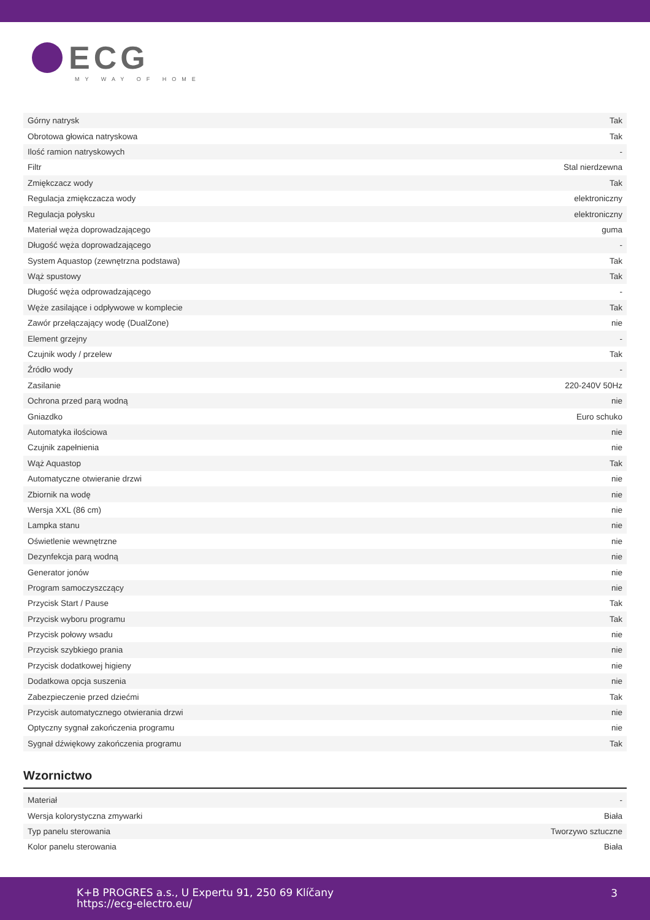ECG
MY WAY OF HOME
| Górny natrysk | Tak |
| Obrotowa głowica natryskowa | Tak |
| Ilość ramion natryskowych | - |
| Filtr | Stal nierdzewna |
| Zmiękczacz wody | Tak |
| Regulacja zmiękczacza wody | elektroniczny |
| Regulacja połysku | elektroniczny |
| Materiał węża doprowadzającego | guma |
| Długość węża doprowadzającego | - |
| System Aquastop (zewnętrzna podstawa) | Tak |
| Wąż spustowy | Tak |
| Długość węża odprowadzającego | - |
| Węże zasilające i odpływowe w komplecie | Tak |
| Zawór przełączający wodę (DualZone) | nie |
| Element grzejny | - |
| Czujnik wody / przelew | Tak |
| Źródło wody | - |
| Zasilanie | 220-240V 50Hz |
| Ochrona przed parą wodną | nie |
| Gniazdko | Euro schuko |
| Automatyka ilościowa | nie |
| Czujnik zapełnienia | nie |
| Wąż Aquastop | Tak |
| Automatyczne otwieranie drzwi | nie |
| Zbiornik na wodę | nie |
| Wersja XXL (86 cm) | nie |
| Lampka stanu | nie |
| Oświetlenie wewnętrzne | nie |
| Dezynfekcja parą wodną | nie |
| Generator jonów | nie |
| Program samoczyszczący | nie |
| Przycisk Start / Pause | Tak |
| Przycisk wyboru programu | Tak |
| Przycisk połowy wsadu | nie |
| Przycisk szybkiego prania | nie |
| Przycisk dodatkowej higieny | nie |
| Dodatkowa opcja suszenia | nie |
| Zabezpieczenie przed dziećmi | Tak |
| Przycisk automatycznego otwierania drzwi | nie |
| Optyczny sygnał zakończenia programu | nie |
| Sygnał dźwiękowy zakończenia programu | Tak |
Wzornictwo
| Materiał | - |
| Wersja kolorystyczna zmywarki | Biała |
| Typ panelu sterowania | Tworzywo sztuczne |
| Kolor panelu sterowania | Biała |
K+B PROGRES a.s., U Expertu 91, 250 69 Klíčany
https://ecg-electro.eu/
3